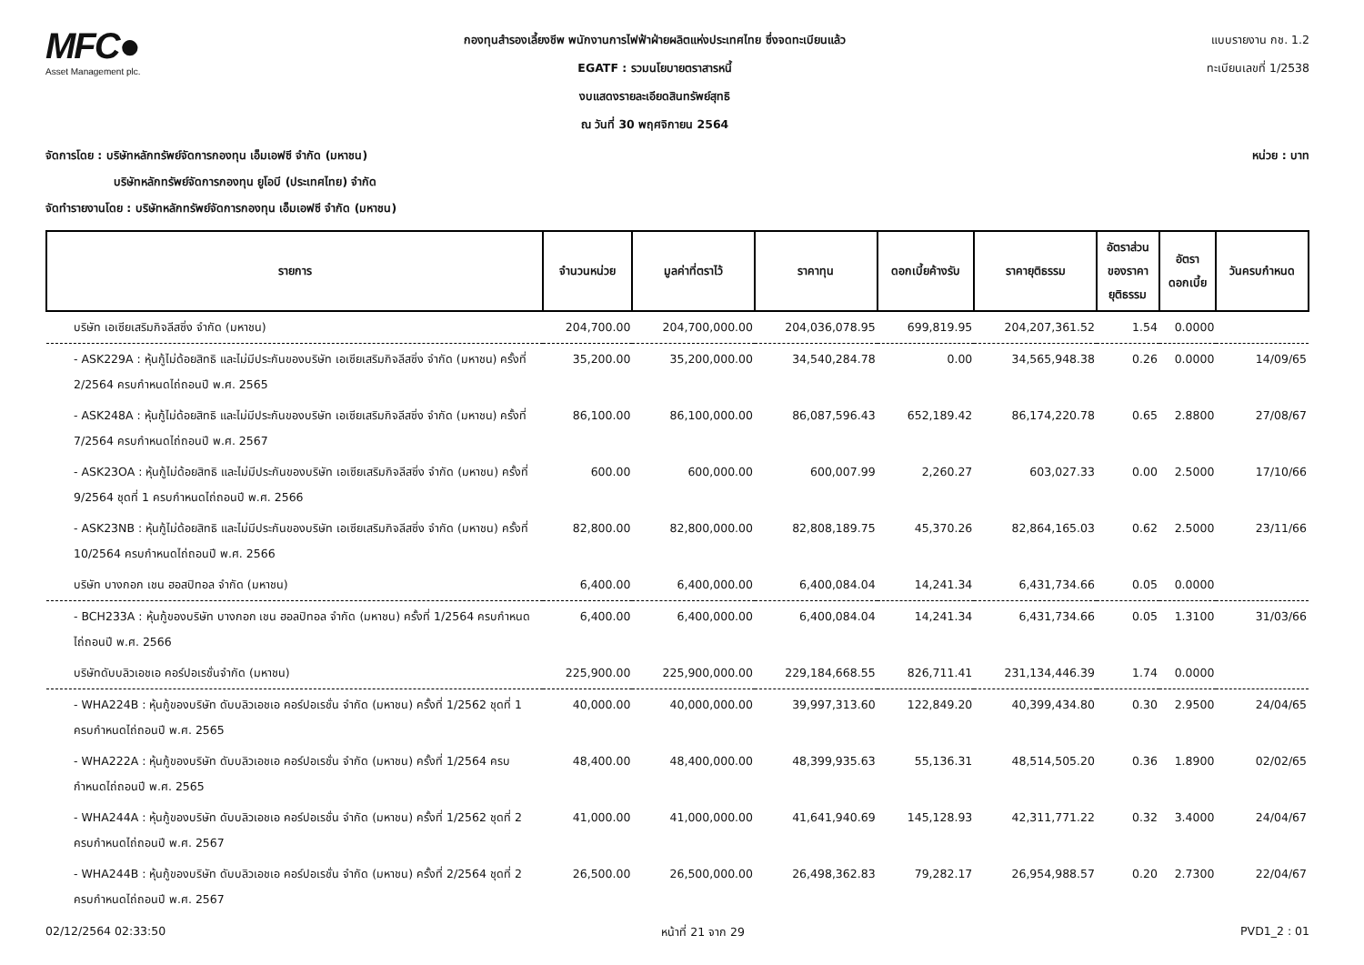MFC●
Asset Management plc.
กองทุนสำรองเลี้ยงชีพ พนักงานการไฟฟ้าฝ่ายผลิตแห่งประเทศไทย ซึ่งจดทะเบียนแล้ว
EGATF : รวมนโยบายตราสารหนี้
งบแสดงรายละเอียดสินทรัพย์สุทธิ
ณ วันที่ 30 พฤศจิกายน 2564
แบบรายงาน กช. 1.2
ทะเบียนเลขที่ 1/2538
จัดการโดย : บริษัทหลักทรัพย์จัดการกองทุน เอ็มเอฟซี จำกัด (มหาชน) หน่วย : บาท
บริษัทหลักทรัพย์จัดการกองทุน ยูโอบี (ประเทศไทย) จำกัด
จัดทำรายงานโดย : บริษัทหลักทรัพย์จัดการกองทุน เอ็มเอฟซี จำกัด (มหาชน)
| รายการ | จำนวนหน่วย | มูลค่าที่ตราไว้ | ราคาทุน | ดอกเบี้ยค้างรับ | ราคายุติธรรม | อัตราส่วน ของราคา ยุติธรรม | อัตรา ดอกเบี้ย | วันครบกำหนด |
| --- | --- | --- | --- | --- | --- | --- | --- | --- |
| บริษัท เอเซียเสริมกิจลีสซิ่ง จำกัด (มหาชน) | 204,700.00 | 204,700,000.00 | 204,036,078.95 | 699,819.95 | 204,207,361.52 | 1.54 | 0.0000 | |
| - ASK229A : หุ้นกู้ไม่ด้อยสิทธิ และไม่มีประกันของบริษัท เอเซียเสริมกิจลีสซิ่ง จำกัด (มหาชน) ครั้งที่ 2/2564 ครบกำหนดไถ่ถอนปี พ.ศ. 2565 | 35,200.00 | 35,200,000.00 | 34,540,284.78 | 0.00 | 34,565,948.38 | 0.26 | 0.0000 | 14/09/65 |
| - ASK248A : หุ้นกู้ไม่ด้อยสิทธิ และไม่มีประกันของบริษัท เอเซียเสริมกิจลีสซิ่ง จำกัด (มหาชน) ครั้งที่ 7/2564 ครบกำหนดไถ่ถอนปี พ.ศ. 2567 | 86,100.00 | 86,100,000.00 | 86,087,596.43 | 652,189.42 | 86,174,220.78 | 0.65 | 2.8800 | 27/08/67 |
| - ASK23OA : หุ้นกู้ไม่ด้อยสิทธิ และไม่มีประกันของบริษัท เอเซียเสริมกิจลีสซิ่ง จำกัด (มหาชน) ครั้งที่ 9/2564 ชุดที่ 1 ครบกำหนดไถ่ถอนปี พ.ศ. 2566 | 600.00 | 600,000.00 | 600,007.99 | 2,260.27 | 603,027.33 | 0.00 | 2.5000 | 17/10/66 |
| - ASK23NB : หุ้นกู้ไม่ด้อยสิทธิ และไม่มีประกันของบริษัท เอเซียเสริมกิจลีสซิ่ง จำกัด (มหาชน) ครั้งที่ 10/2564 ครบกำหนดไถ่ถอนปี พ.ศ. 2566 | 82,800.00 | 82,800,000.00 | 82,808,189.75 | 45,370.26 | 82,864,165.03 | 0.62 | 2.5000 | 23/11/66 |
| บริษัท บางกอก เชน ฮอสปิทอล จำกัด (มหาชน) | 6,400.00 | 6,400,000.00 | 6,400,084.04 | 14,241.34 | 6,431,734.66 | 0.05 | 0.0000 | |
| - BCH233A : หุ้นกู้ของบริษัท บางกอก เชน ฮอลปิทอล จำกัด (มหาชน) ครั้งที่ 1/2564 ครบกำหนดไถ่ถอนปี พ.ศ. 2566 | 6,400.00 | 6,400,000.00 | 6,400,084.04 | 14,241.34 | 6,431,734.66 | 0.05 | 1.3100 | 31/03/66 |
| บริษัทดับบลิวเอชเอ คอร์ปอเรชั่นจำกัด (มหาชน) | 225,900.00 | 225,900,000.00 | 229,184,668.55 | 826,711.41 | 231,134,446.39 | 1.74 | 0.0000 | |
| - WHA224B : หุ้นกู้ของบริษัท ดับบลิวเอชเอ คอร์ปอเรชั่น จำกัด (มหาชน) ครั้งที่ 1/2562 ชุดที่ 1 ครบกำหนดไถ่ถอนปี พ.ศ. 2565 | 40,000.00 | 40,000,000.00 | 39,997,313.60 | 122,849.20 | 40,399,434.80 | 0.30 | 2.9500 | 24/04/65 |
| - WHA222A : หุ้นกู้ของบริษัท ดับบลิวเอชเอ คอร์ปอเรชั่น จำกัด (มหาชน) ครั้งที่ 1/2564 ครบกำหนดไถ่ถอนปี พ.ศ. 2565 | 48,400.00 | 48,400,000.00 | 48,399,935.63 | 55,136.31 | 48,514,505.20 | 0.36 | 1.8900 | 02/02/65 |
| - WHA244A : หุ้นกู้ของบริษัท ดับบลิวเอชเอ คอร์ปอเรชั่น จำกัด (มหาชน) ครั้งที่ 1/2562 ชุดที่ 2 ครบกำหนดไถ่ถอนปี พ.ศ. 2567 | 41,000.00 | 41,000,000.00 | 41,641,940.69 | 145,128.93 | 42,311,771.22 | 0.32 | 3.4000 | 24/04/67 |
| - WHA244B : หุ้นกู้ของบริษัท ดับบลิวเอชเอ คอร์ปอเรชั่น จำกัด (มหาชน) ครั้งที่ 2/2564 ชุดที่ 2 ครบกำหนดไถ่ถอนปี พ.ศ. 2567 | 26,500.00 | 26,500,000.00 | 26,498,362.83 | 79,282.17 | 26,954,988.57 | 0.20 | 2.7300 | 22/04/67 |
02/12/2564 02:33:50 หน้าที่ 21 จาก 29 PVD1_2 : 01